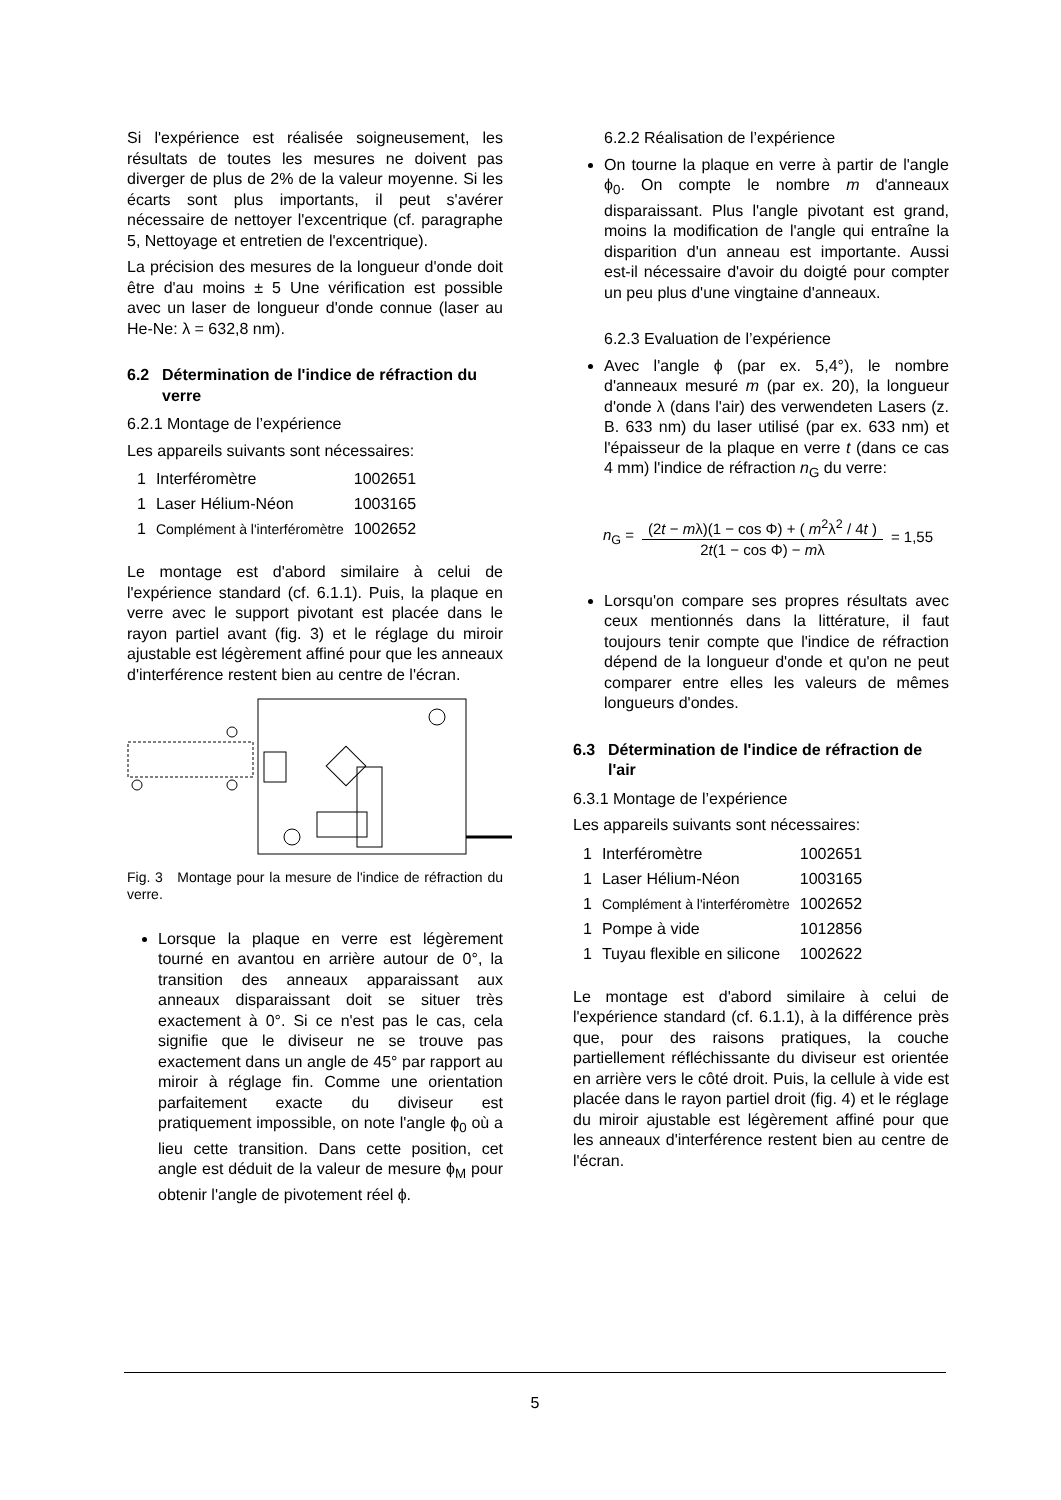Si l'expérience est réalisée soigneusement, les résultats de toutes les mesures ne doivent pas diverger de plus de 2% de la valeur moyenne. Si les écarts sont plus importants, il peut s'avérer nécessaire de nettoyer l'excentrique (cf. paragraphe 5, Nettoyage et entretien de l'excentrique).
La précision des mesures de la longueur d'onde doit être d'au moins ± 5 Une vérification est possible avec un laser de longueur d'onde connue (laser au He-Ne: λ = 632,8 nm).
6.2 Détermination de l'indice de réfraction du verre
6.2.1 Montage de l’expérience
Les appareils suivants sont nécessaires:
| 1 | Interféromètre | 1002651 |
| 1 | Laser Hélium-Néon | 1003165 |
| 1 | Complément à l'interféromètre | 1002652 |
Le montage est d'abord similaire à celui de l'expérience standard (cf. 6.1.1). Puis, la plaque en verre avec le support pivotant est placée dans le rayon partiel avant (fig. 3) et le réglage du miroir ajustable est légèrement affiné pour que les anneaux d'interférence restent bien au centre de l'écran.
Fig. 3 Montage pour la mesure de l'indice de réfraction du verre.
Lorsque la plaque en verre est légèrement tourné en avantou en arrière autour de 0°, la transition des anneaux apparaissant aux anneaux disparaissant doit se situer très exactement à 0°. Si ce n'est pas le cas, cela signifie que le diviseur ne se trouve pas exactement dans un angle de 45° par rapport au miroir à réglage fin. Comme une orientation parfaitement exacte du diviseur est pratiquement impossible, on note l'angle ϕ<sub>0</sub> où a lieu cette transition. Dans cette position, cet angle est déduit de la valeur de mesure ϕ<sub>M</sub> pour obtenir l'angle de pivotement réel ϕ.
6.2.2 Réalisation de l’expérience
On tourne la plaque en verre à partir de l'angle ϕ<sub>0</sub>. On compte le nombre m d'anneaux disparaissant. Plus l'angle pivotant est grand, moins la modification de l'angle qui entraîne la disparition d'un anneau est importante. Aussi est-il nécessaire d'avoir du doigté pour compter un peu plus d'une vingtaine d'anneaux.
6.2.3 Evaluation de l’expérience
Avec l'angle ϕ (par ex. 5,4°), le nombre d'anneaux mesuré m (par ex. 20), la longueur d'onde λ (dans l'air) des verwendeten Lasers (z. B. 633 nm) du laser utilisé (par ex. 633 nm) et l'épaisseur de la plaque en verre t (dans ce cas 4 mm) l'indice de réfraction n<sub>G</sub> du verre:
n<sub>G</sub> = (2t − mλ)(1 − cos Φ) + ( m<sup>2</sup>λ<sup>2</sup> / 4t ) 2t(1 − cos Φ) − mλ = 1,55
Lorsqu'on compare ses propres résultats avec ceux mentionnés dans la littérature, il faut toujours tenir compte que l'indice de réfraction dépend de la longueur d'onde et qu'on ne peut comparer entre elles les valeurs de mêmes longueurs d'ondes.
6.3 Détermination de l'indice de réfraction de l'air
6.3.1 Montage de l’expérience
Les appareils suivants sont nécessaires:
| 1 | Interféromètre | 1002651 |
| 1 | Laser Hélium-Néon | 1003165 |
| 1 | Complément à l'interféromètre | 1002652 |
| 1 | Pompe à vide | 1012856 |
| 1 | Tuyau flexible en silicone | 1002622 |
Le montage est d'abord similaire à celui de l'expérience standard (cf. 6.1.1), à la différence près que, pour des raisons pratiques, la couche partiellement réfléchissante du diviseur est orientée en arrière vers le côté droit. Puis, la cellule à vide est placée dans le rayon partiel droit (fig. 4) et le réglage du miroir ajustable est légèrement affiné pour que les anneaux d'interférence restent bien au centre de l'écran.
5